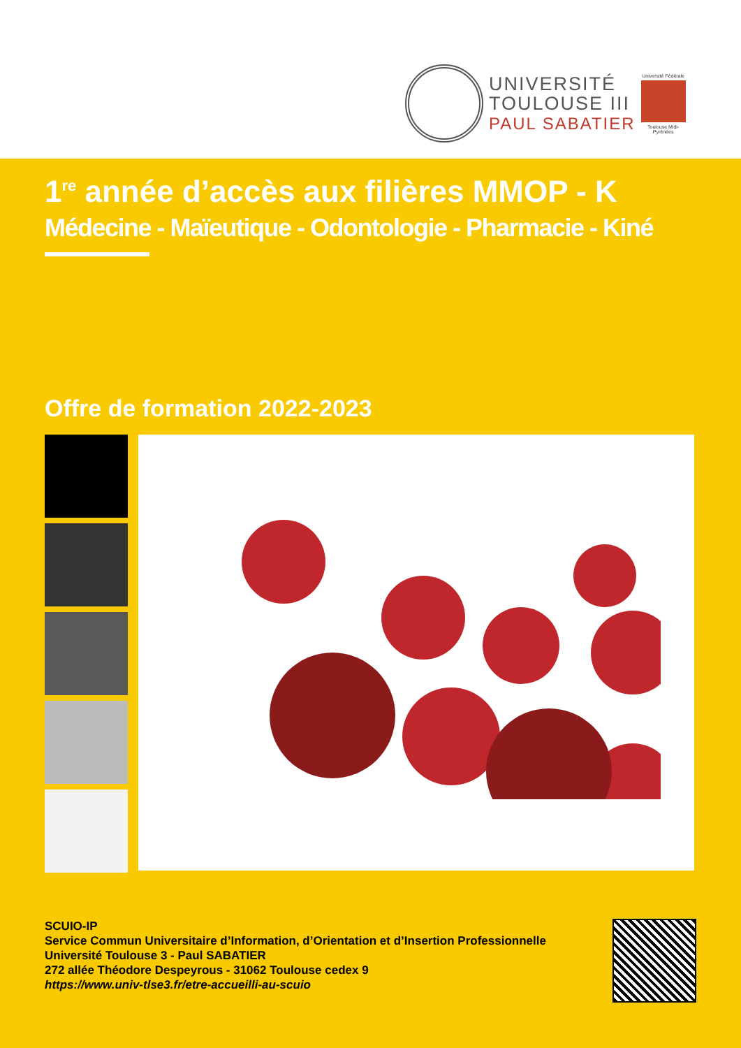UNIVERSITÉ
TOULOUSE III
PAUL SABATIER
Université Fédérale
Toulouse Midi-Pyrénées
1<sup>re</sup> année d’accès aux filières MMOP - K
Médecine - Maïeutique - Odontologie - Pharmacie - Kiné
Offre de formation 2022-2023
SCUIO-IP
Service Commun Universitaire d’Information, d’Orientation et d’Insertion Professionnelle
Université Toulouse 3 - Paul SABATIER
272 allée Théodore Despeyrous - 31062 Toulouse cedex 9
https://www.univ-tlse3.fr/etre-accueilli-au-scuio